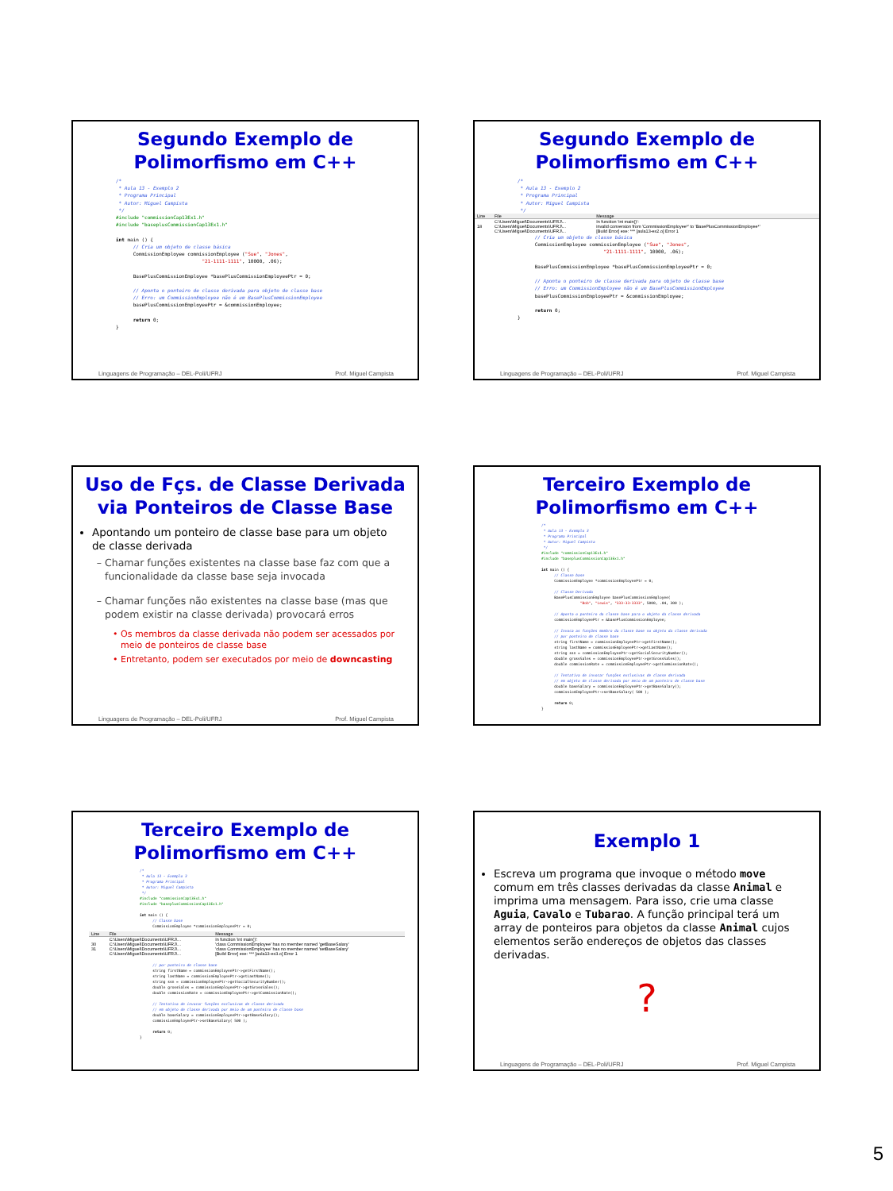Segundo Exemplo de
Polimorfismo em C++
/*
 * Aula 13 - Exemplo 2
 * Programa Principal
 * Autor: Miguel Campista
 */
#include "commissionCap13Ex1.h"
#include "baseplusCommissionCap13Ex1.h"

int main () {
      // Cria um objeto de classe básica
      CommissionEmployee commissionEmployee ("Sue", "Jones",
                              "21-1111-1111", 10000, .06);

      BasePlusCommissionEmployee *basePlusCommissionEmployeePtr = 0;

      // Aponta o ponteiro de classe derivada para objeto de classe base
      // Erro: um CommissionEmployee não é um BasePlusCommissionEmployee
      basePlusCommissionEmployeePtr = &commissionEmployee;

      return 0;
}
Linguagens de Programação – DEL-Poli/UFRJ Prof. Miguel Campista
Segundo Exemplo de
Polimorfismo em C++
/*
 * Aula 13 - Exemplo 2
 * Programa Principal
 * Autor: Miguel Campista
 */
| Line | File | Message |
| --- | --- | --- |
| | C:\Users\Miguel\Documents\UFRJ\... | In function 'int main()': |
| 18 | C:\Users\Miguel\Documents\UFRJ\... | invalid conversion from 'CommissionEmployee*' to 'BasePlusCommissionEmployee*' |
| | C:\Users\Miguel\Documents\UFRJ\... | [Build Error] exe: *** [aula13-ex2.o] Error 1 |
      // Cria um objeto de classe básica
      CommissionEmployee commissionEmployee ("Sue", "Jones",
                              "21-1111-1111", 10000, .06);

      BasePlusCommissionEmployee *basePlusCommissionEmployeePtr = 0;

      // Aponta o ponteiro de classe derivada para objeto de classe base
      // Erro: um CommissionEmployee não é um BasePlusCommissionEmployee
      basePlusCommissionEmployeePtr = &commissionEmployee;

      return 0;
}
Linguagens de Programação – DEL-Poli/UFRJ Prof. Miguel Campista
Uso de Fçs. de Classe Derivada
via Ponteiros de Classe Base
Apontando um ponteiro de classe base para um objeto de classe derivada
Chamar funções existentes na classe base faz com que a funcionalidade da classe base seja invocada
Chamar funções não existentes na classe base (mas que podem existir na classe derivada) provocará erros
Os membros da classe derivada não podem ser acessados por meio de ponteiros de classe base
Entretanto, podem ser executados por meio de downcasting
Linguagens de Programação – DEL-Poli/UFRJ Prof. Miguel Campista
Terceiro Exemplo de
Polimorfismo em C++
/*
 * Aula 13 - Exemplo 3
 * Programa Principal
 * Autor: Miguel Campista
 */
#include "commissionCap13Ex1.h"
#include "baseplusCommissionCap13Ex1.h"

int main () {
      // Classe base
      CommissionEmployee *commissionEmployeePtr = 0;

      // Classe Derivada
      BasePlusCommissionEmployee basePlusCommissionEmployee(
                  "Bob", "Lewis", "333-33-3333", 5000, .04, 300 );

      // Aponta o ponteiro da classe base para o objeto da classe derivada
      commissionEmployeePtr = &basePlusCommissionEmployee;

      // Invoca as funções membro da classe base no objeto da classe derivada
      // por ponteiro de classe base
      string firstName = commissionEmployeePtr->getFirstName();
      string lastName = commissionEmployeePtr->getLastName();
      string ssn = commissionEmployeePtr->getSocialSecurityNumber();
      double grossSales = commissionEmployeePtr->getGrossSales();
      double commissionRate = commissionEmployeePtr->getCommissionRate();

      // Tentativa de invocar funções exclusivas de classe derivada
      // em objeto de classe derivada por meio de um ponteiro de classe base
      double baseSalary = commissionEmployeePtr->getBaseSalary();
      commissionEmployeePtr->setBaseSalary( 500 );

      return 0;
}
Terceiro Exemplo de
Polimorfismo em C++
/*
 * Aula 13 - Exemplo 3
 * Programa Principal
 * Autor: Miguel Campista
 */
#include "commissionCap13Ex1.h"
#include "baseplusCommissionCap13Ex1.h"

int main () {
      // Classe base
      CommissionEmployee *commissionEmployeePtr = 0;
| Line | File | Message |
| --- | --- | --- |
| | C:\Users\Miguel\Documents\UFRJ\... | In function 'int main()': |
| 30 | C:\Users\Miguel\Documents\UFRJ\... | 'class CommissionEmployee' has no member named 'getBaseSalary' |
| 31 | C:\Users\Miguel\Documents\UFRJ\... | 'class CommissionEmployee' has no member named 'setBaseSalary' |
| | C:\Users\Miguel\Documents\UFRJ\... | [Build Error] exe: *** [aula13-ex3.o] Error 1 |
      // por ponteiro de classe base
      string firstName = commissionEmployeePtr->getFirstName();
      string lastName = commissionEmployeePtr->getLastName();
      string ssn = commissionEmployeePtr->getSocialSecurityNumber();
      double grossSales = commissionEmployeePtr->getGrossSales();
      double commissionRate = commissionEmployeePtr->getCommissionRate();

      // Tentativa de invocar funções exclusivas de classe derivada
      // em objeto de classe derivada por meio de um ponteiro de classe base
      double baseSalary = commissionEmployeePtr->getBaseSalary();
      commissionEmployeePtr->setBaseSalary( 500 );

      return 0;
}
Exemplo 1
Escreva um programa que invoque o método move comum em três classes derivadas da classe Animal e imprima uma mensagem. Para isso, crie uma classe Aguia, Cavalo e Tubarao. A função principal terá um array de ponteiros para objetos da classe Animal cujos elementos serão endereços de objetos das classes derivadas.
?
Linguagens de Programação – DEL-Poli/UFRJ Prof. Miguel Campista
5